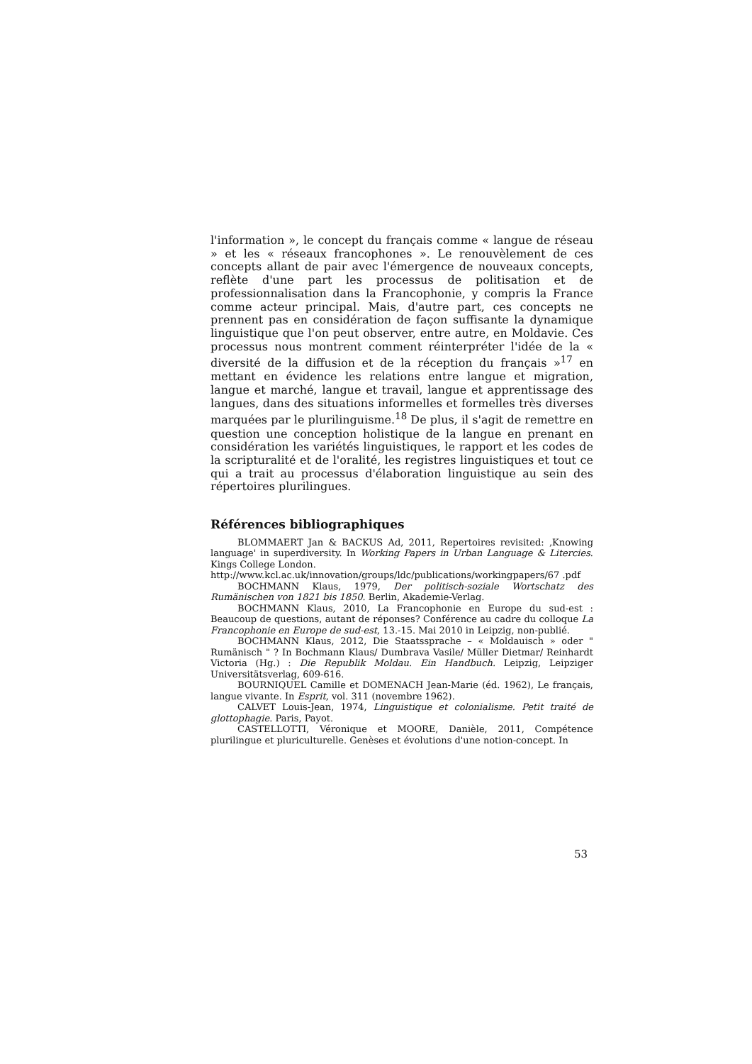l'information », le concept du français comme « langue de réseau » et les « réseaux francophones ». Le renouvèlement de ces concepts allant de pair avec l'émergence de nouveaux concepts, reflète d'une part les processus de politisation et de professionnalisation dans la Francophonie, y compris la France comme acteur principal. Mais, d'autre part, ces concepts ne prennent pas en considération de façon suffisante la dynamique linguistique que l'on peut observer, entre autre, en Moldavie. Ces processus nous montrent comment réinterpréter l'idée de la « diversité de la diffusion et de la réception du français »<sup>17</sup> en mettant en évidence les relations entre langue et migration, langue et marché, langue et travail, langue et apprentissage des langues, dans des situations informelles et formelles très diverses marquées par le plurilinguisme.<sup>18</sup> De plus, il s'agit de remettre en question une conception holistique de la langue en prenant en considération les variétés linguistiques, le rapport et les codes de la scripturalité et de l'oralité, les registres linguistiques et tout ce qui a trait au processus d'élaboration linguistique au sein des répertoires plurilingues.
Références bibliographiques
BLOMMAERT Jan & BACKUS Ad, 2011, Repertoires revisited: ‚Knowing language' in superdiversity. In Working Papers in Urban Language & Litercies. Kings College London.
http://www.kcl.ac.uk/innovation/groups/ldc/publications/workingpapers/67 .pdf
BOCHMANN Klaus, 1979, Der politisch-soziale Wortschatz des Rumänischen von 1821 bis 1850. Berlin, Akademie-Verlag.
BOCHMANN Klaus, 2010, La Francophonie en Europe du sud-est : Beaucoup de questions, autant de réponses? Conférence au cadre du colloque La Francophonie en Europe de sud-est, 13.-15. Mai 2010 in Leipzig, non-publié.
BOCHMANN Klaus, 2012, Die Staatssprache – « Moldauisch » oder " Rumänisch " ? In Bochmann Klaus/ Dumbrava Vasile/ Müller Dietmar/ Reinhardt Victoria (Hg.) : Die Republik Moldau. Ein Handbuch. Leipzig, Leipziger Universitätsverlag, 609-616.
BOURNIQUEL Camille et DOMENACH Jean-Marie (éd. 1962), Le français, langue vivante. In Esprit, vol. 311 (novembre 1962).
CALVET Louis-Jean, 1974, Linguistique et colonialisme. Petit traité de glottophagie. Paris, Payot.
CASTELLOTTI, Véronique et MOORE, Danièle, 2011, Compétence plurilingue et pluriculturelle. Genèses et évolutions d'une notion-concept. In
53